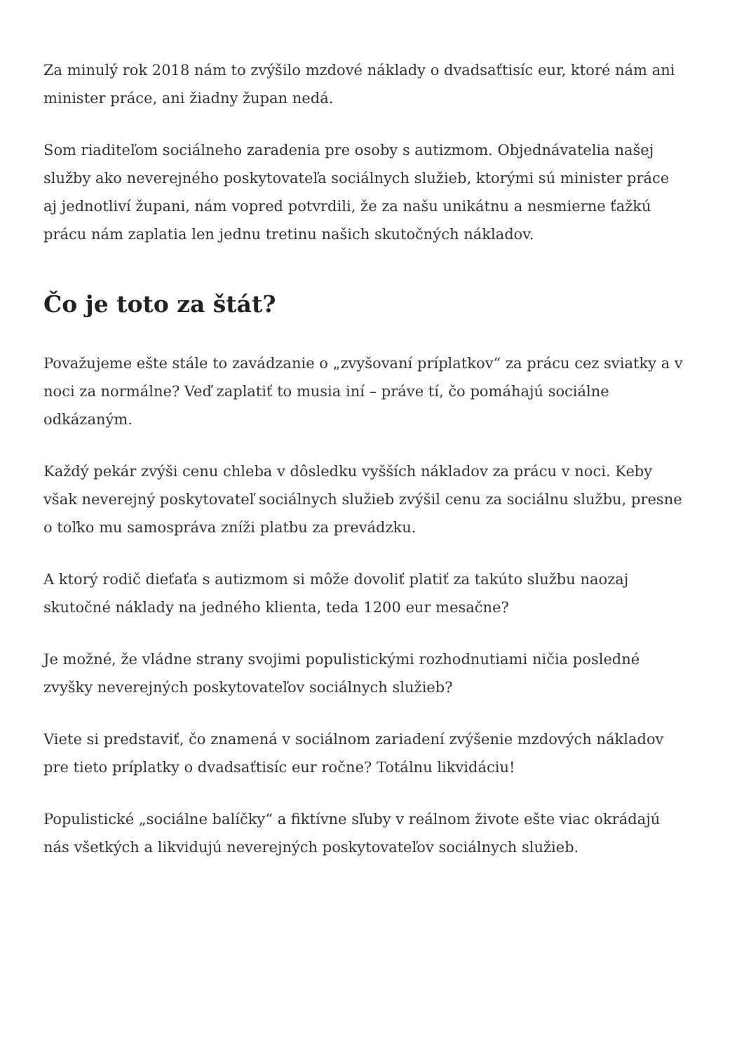Za minulý rok 2018 nám to zvýšilo mzdové náklady o dvadsaťtisíc eur, ktoré nám ani minister práce, ani žiadny župan nedá.
Som riaditeľom sociálneho zaradenia pre osoby s autizmom. Objednávatelia našej služby ako neverejného poskytovateľa sociálnych služieb, ktorými sú minister práce aj jednotliví župani, nám vopred potvrdili, že za našu unikátnu a nesmierne ťažkú prácu nám zaplatia len jednu tretinu našich skutočných nákladov.
Čo je toto za štát?
Považujeme ešte stále to zavádzanie o „zvyšovaní príplatkov“ za prácu cez sviatky a v noci za normálne? Veď zaplatiť to musia iní – práve tí, čo pomáhajú sociálne odkázaným.
Každý pekár zvýši cenu chleba v dôsledku vyšších nákladov za prácu v noci. Keby však neverejný poskytovateľ sociálnych služieb zvýšil cenu za sociálnu službu, presne o toľko mu samospráva zníži platbu za prevádzku.
A ktorý rodič dieťaťa s autizmom si môže dovoliť platiť za takúto službu naozaj skutočné náklady na jedného klienta, teda 1200 eur mesačne?
Je možné, že vládne strany svojimi populistickými rozhodnutiami ničia posledné zvyšky neverejných poskytovateľov sociálnych služieb?
Viete si predstaviť, čo znamená v sociálnom zariadení zvýšenie mzdových nákladov pre tieto príplatky o dvadsaťtisíc eur ročne? Totálnu likvidáciu!
Populistické „sociálne balíčky“ a fiktívne sľuby v reálnom živote ešte viac okrádajú nás všetkých a likvidujú neverejných poskytovateľov sociálnych služieb.